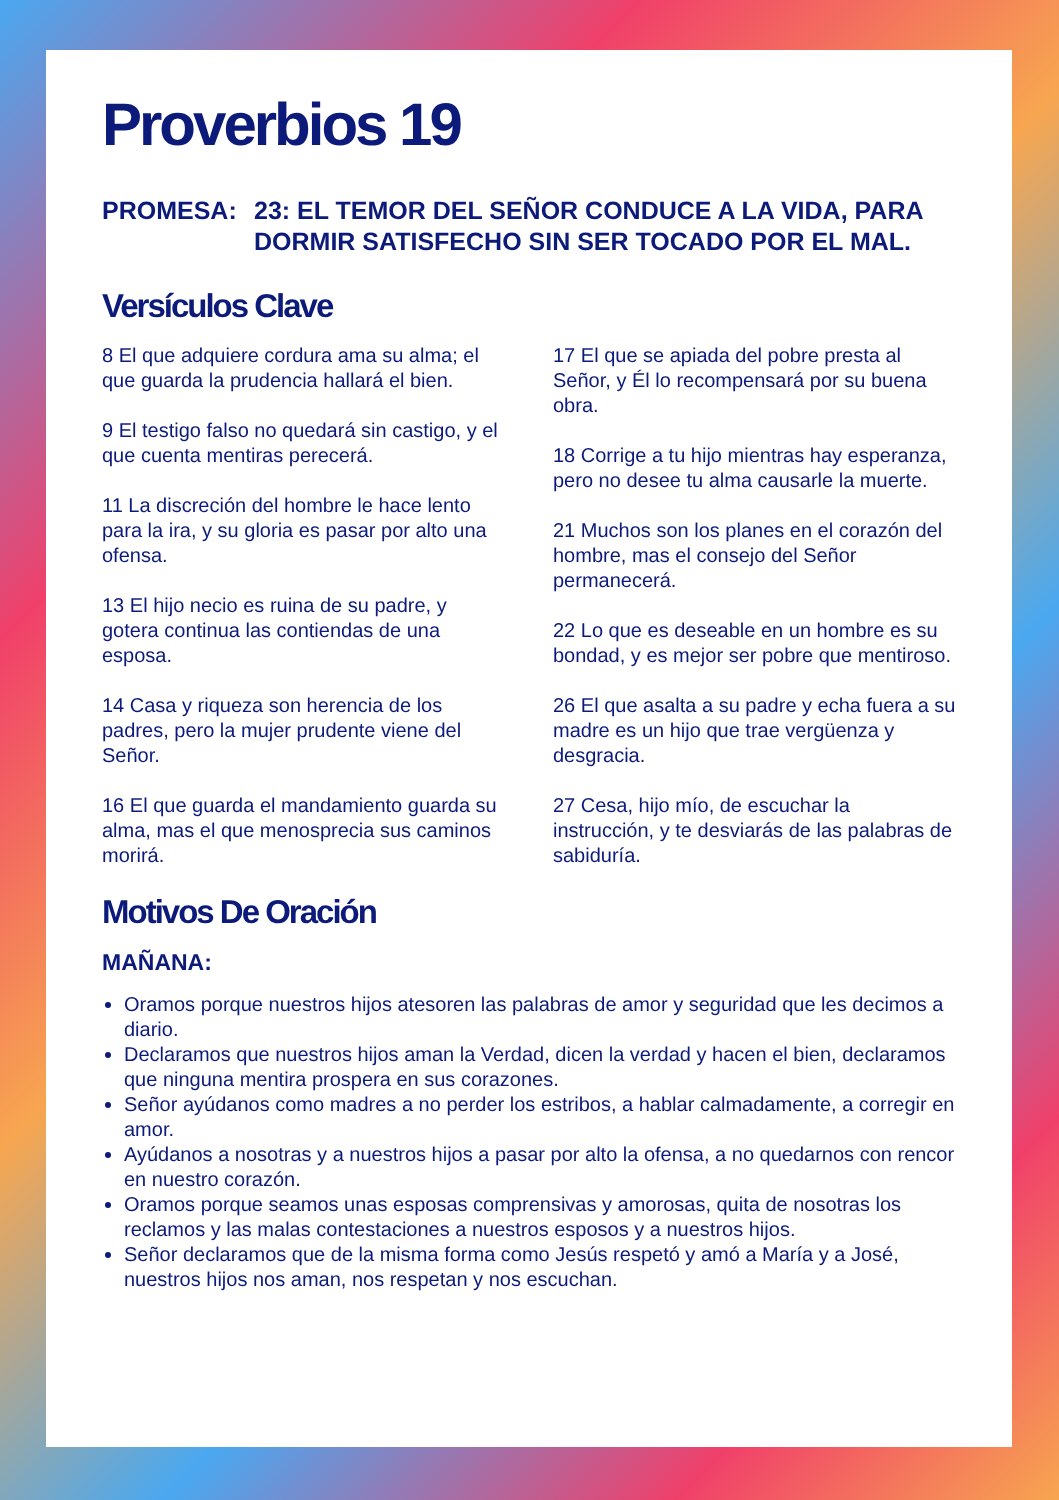Proverbios 19
PROMESA: 23: EL TEMOR DEL SEÑOR CONDUCE A LA VIDA, PARA DORMIR SATISFECHO SIN SER TOCADO POR EL MAL.
Versículos Clave
8 El que adquiere cordura ama su alma; el que guarda la prudencia hallará el bien.
9 El testigo falso no quedará sin castigo, y el que cuenta mentiras perecerá.
11 La discreción del hombre le hace lento para la ira, y su gloria es pasar por alto una ofensa.
13 El hijo necio es ruina de su padre, y gotera continua las contiendas de una esposa.
14 Casa y riqueza son herencia de los padres, pero la mujer prudente viene del Señor.
16 El que guarda el mandamiento guarda su alma, mas el que menosprecia sus caminos morirá.
17 El que se apiada del pobre presta al Señor, y Él lo recompensará por su buena obra.
18 Corrige a tu hijo mientras hay esperanza, pero no desee tu alma causarle la muerte.
21 Muchos son los planes en el corazón del hombre, mas el consejo del Señor permanecerá.
22 Lo que es deseable en un hombre es su bondad, y es mejor ser pobre que mentiroso.
26 El que asalta a su padre y echa fuera a su madre es un hijo que trae vergüenza y desgracia.
27 Cesa, hijo mío, de escuchar la instrucción, y te desviarás de las palabras de sabiduría.
Motivos De Oración
MAÑANA:
Oramos porque nuestros hijos atesoren las palabras de amor y seguridad que les decimos a diario.
Declaramos que nuestros hijos aman la Verdad, dicen la verdad y hacen el bien, declaramos que ninguna mentira prospera en sus corazones.
Señor ayúdanos como madres a no perder los estribos, a hablar calmadamente, a corregir en amor.
Ayúdanos a nosotras y a nuestros hijos a pasar por alto la ofensa, a no quedarnos con rencor en nuestro corazón.
Oramos porque seamos unas esposas comprensivas y amorosas, quita de nosotras los reclamos y las malas contestaciones a nuestros esposos y a nuestros hijos.
Señor declaramos que de la misma forma como Jesús respetó y amó a María y a José, nuestros hijos nos aman, nos respetan y nos escuchan.